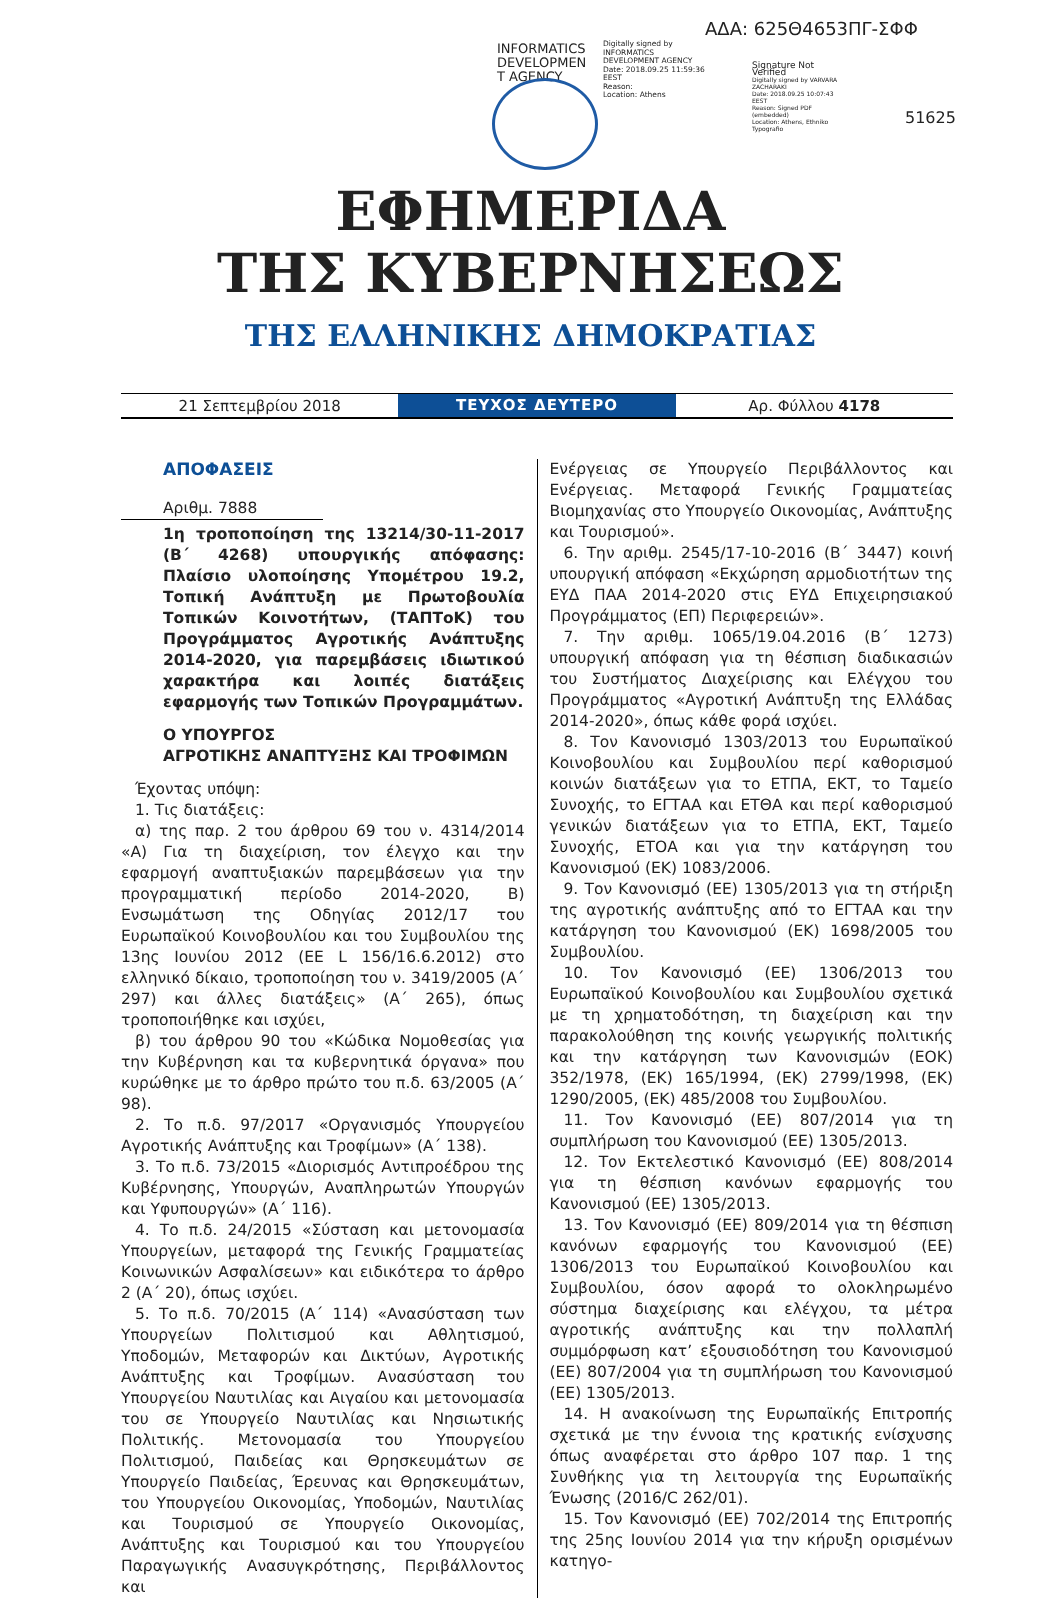ΑΔΑ: 625Θ4653ΠΓ-ΣΦΦ
INFORMATICS DEVELOPMEN T AGENCY
Digitally signed by
INFORMATICS
DEVELOPMENT AGENCY
Date: 2018.09.25 11:59:36
EEST
Reason:
Location: Athens
Signature Not Verified
Digitally signed by VARVARA ZACHARAKI
Date: 2018.09.25 10:07:43 EEST
Reason: Signed PDF (embedded)
Location: Athens, Ethniko Typografio
51625
ΕΦΗΜΕΡΙΔΑ
ΤΗΣ ΚΥΒΕΡΝΗΣΕΩΣ
ΤΗΣ ΕΛΛΗΝΙΚΗΣ ΔΗΜΟΚΡΑΤΙΑΣ
21 Σεπτεμβρίου 2018
ΤΕΥΧΟΣ ΔΕΥΤΕΡΟ
Αρ. Φύλλου 4178
ΑΠΟΦΑΣΕΙΣ
Αριθμ. 7888
1η τροποποίηση της 13214/30-11-2017 (Β΄ 4268) υπουργικής απόφασης: Πλαίσιο υλοποίησης Υπομέτρου 19.2, Τοπική Ανάπτυξη με Πρωτοβουλία Τοπικών Κοινοτήτων, (ΤΑΠΤοΚ) του Προγράμματος Αγροτικής Ανάπτυξης 2014-2020, για παρεμβάσεις ιδιωτικού χαρακτήρα και λοιπές διατάξεις εφαρμογής των Τοπικών Προγραμμάτων.
Ο ΥΠΟΥΡΓΟΣ
ΑΓΡΟΤΙΚΗΣ ΑΝΑΠΤΥΞΗΣ ΚΑΙ ΤΡΟΦΙΜΩΝ
Έχοντας υπόψη:
1. Τις διατάξεις:
α) της παρ. 2 του άρθρου 69 του ν. 4314/2014 «Α) Για τη διαχείριση, τον έλεγχο και την εφαρμογή αναπτυξιακών παρεμβάσεων για την προγραμματική περίοδο 2014-2020, Β) Ενσωμάτωση της Οδηγίας 2012/17 του Ευρωπαϊκού Κοινοβουλίου και του Συμβουλίου της 13ης Ιουνίου 2012 (ΕΕ L 156/16.6.2012) στο ελληνικό δίκαιο, τροποποίηση του ν. 3419/2005 (Α΄ 297) και άλλες διατάξεις» (Α΄ 265), όπως τροποποιήθηκε και ισχύει,
β) του άρθρου 90 του «Κώδικα Νομοθεσίας για την Κυβέρνηση και τα κυβερνητικά όργανα» που κυρώθηκε με το άρθρο πρώτο του π.δ. 63/2005 (Α΄ 98).
2. Το π.δ. 97/2017 «Οργανισμός Υπουργείου Αγροτικής Ανάπτυξης και Τροφίμων» (Α΄ 138).
3. Το π.δ. 73/2015 «Διορισμός Αντιπροέδρου της Κυβέρνησης, Υπουργών, Αναπληρωτών Υπουργών και Υφυπουργών» (Α΄ 116).
4. Το π.δ. 24/2015 «Σύσταση και μετονομασία Υπουργείων, μεταφορά της Γενικής Γραμματείας Κοινωνικών Ασφαλίσεων» και ειδικότερα το άρθρο 2 (Α΄ 20), όπως ισχύει.
5. Το π.δ. 70/2015 (Α΄ 114) «Ανασύσταση των Υπουργείων Πολιτισμού και Αθλητισμού, Υποδομών, Μεταφορών και Δικτύων, Αγροτικής Ανάπτυξης και Τροφίμων. Ανασύσταση του Υπουργείου Ναυτιλίας και Αιγαίου και μετονομασία του σε Υπουργείο Ναυτιλίας και Νησιωτικής Πολιτικής. Μετονομασία του Υπουργείου Πολιτισμού, Παιδείας και Θρησκευμάτων σε Υπουργείο Παιδείας, Έρευνας και Θρησκευμάτων, του Υπουργείου Οικονομίας, Υποδομών, Ναυτιλίας και Τουρισμού σε Υπουργείο Οικονομίας, Ανάπτυξης και Τουρισμού και του Υπουργείου Παραγωγικής Ανασυγκρότησης, Περιβάλλοντος και
Ενέργειας σε Υπουργείο Περιβάλλοντος και Ενέργειας. Μεταφορά Γενικής Γραμματείας Βιομηχανίας στο Υπουργείο Οικονομίας, Ανάπτυξης και Τουρισμού».
6. Την αριθμ. 2545/17-10-2016 (Β΄ 3447) κοινή υπουργική απόφαση «Εκχώρηση αρμοδιοτήτων της ΕΥΔ ΠΑΑ 2014-2020 στις ΕΥΔ Επιχειρησιακού Προγράμματος (ΕΠ) Περιφερειών».
7. Την αριθμ. 1065/19.04.2016 (Β΄ 1273) υπουργική απόφαση για τη θέσπιση διαδικασιών του Συστήματος Διαχείρισης και Ελέγχου του Προγράμματος «Αγροτική Ανάπτυξη της Ελλάδας 2014-2020», όπως κάθε φορά ισχύει.
8. Τον Κανονισμό 1303/2013 του Ευρωπαϊκού Κοινοβουλίου και Συμβουλίου περί καθορισμού κοινών διατάξεων για το ΕΤΠΑ, ΕΚΤ, το Ταμείο Συνοχής, το ΕΓΤΑΑ και ΕΤΘΑ και περί καθορισμού γενικών διατάξεων για το ΕΤΠΑ, ΕΚΤ, Ταμείο Συνοχής, ΕΤΟΑ και για την κατάργηση του Κανονισμού (ΕΚ) 1083/2006.
9. Τον Κανονισμό (ΕΕ) 1305/2013 για τη στήριξη της αγροτικής ανάπτυξης από το ΕΓΤΑΑ και την κατάργηση του Κανονισμού (ΕΚ) 1698/2005 του Συμβουλίου.
10. Τον Κανονισμό (ΕΕ) 1306/2013 του Ευρωπαϊκού Κοινοβουλίου και Συμβουλίου σχετικά με τη χρηματοδότηση, τη διαχείριση και την παρακολούθηση της κοινής γεωργικής πολιτικής και την κατάργηση των Κανονισμών (ΕΟΚ) 352/1978, (ΕΚ) 165/1994, (ΕΚ) 2799/1998, (ΕΚ) 1290/2005, (ΕΚ) 485/2008 του Συμβουλίου.
11. Τον Κανονισμό (ΕΕ) 807/2014 για τη συμπλήρωση του Κανονισμού (ΕΕ) 1305/2013.
12. Τον Εκτελεστικό Κανονισμό (ΕΕ) 808/2014 για τη θέσπιση κανόνων εφαρμογής του Κανονισμού (ΕΕ) 1305/2013.
13. Τον Κανονισμό (ΕΕ) 809/2014 για τη θέσπιση κανόνων εφαρμογής του Κανονισμού (ΕΕ) 1306/2013 του Ευρωπαϊκού Κοινοβουλίου και Συμβουλίου, όσον αφορά το ολοκληρωμένο σύστημα διαχείρισης και ελέγχου, τα μέτρα αγροτικής ανάπτυξης και την πολλαπλή συμμόρφωση κατ’ εξουσιοδότηση του Κανονισμού (ΕΕ) 807/2004 για τη συμπλήρωση του Κανονισμού (ΕΕ) 1305/2013.
14. Η ανακοίνωση της Ευρωπαϊκής Επιτροπής σχετικά με την έννοια της κρατικής ενίσχυσης όπως αναφέρεται στο άρθρο 107 παρ. 1 της Συνθήκης για τη λειτουργία της Ευρωπαϊκής Ένωσης (2016/C 262/01).
15. Τον Κανονισμό (ΕΕ) 702/2014 της Επιτροπής της 25ης Ιουνίου 2014 για την κήρυξη ορισμένων κατηγο-